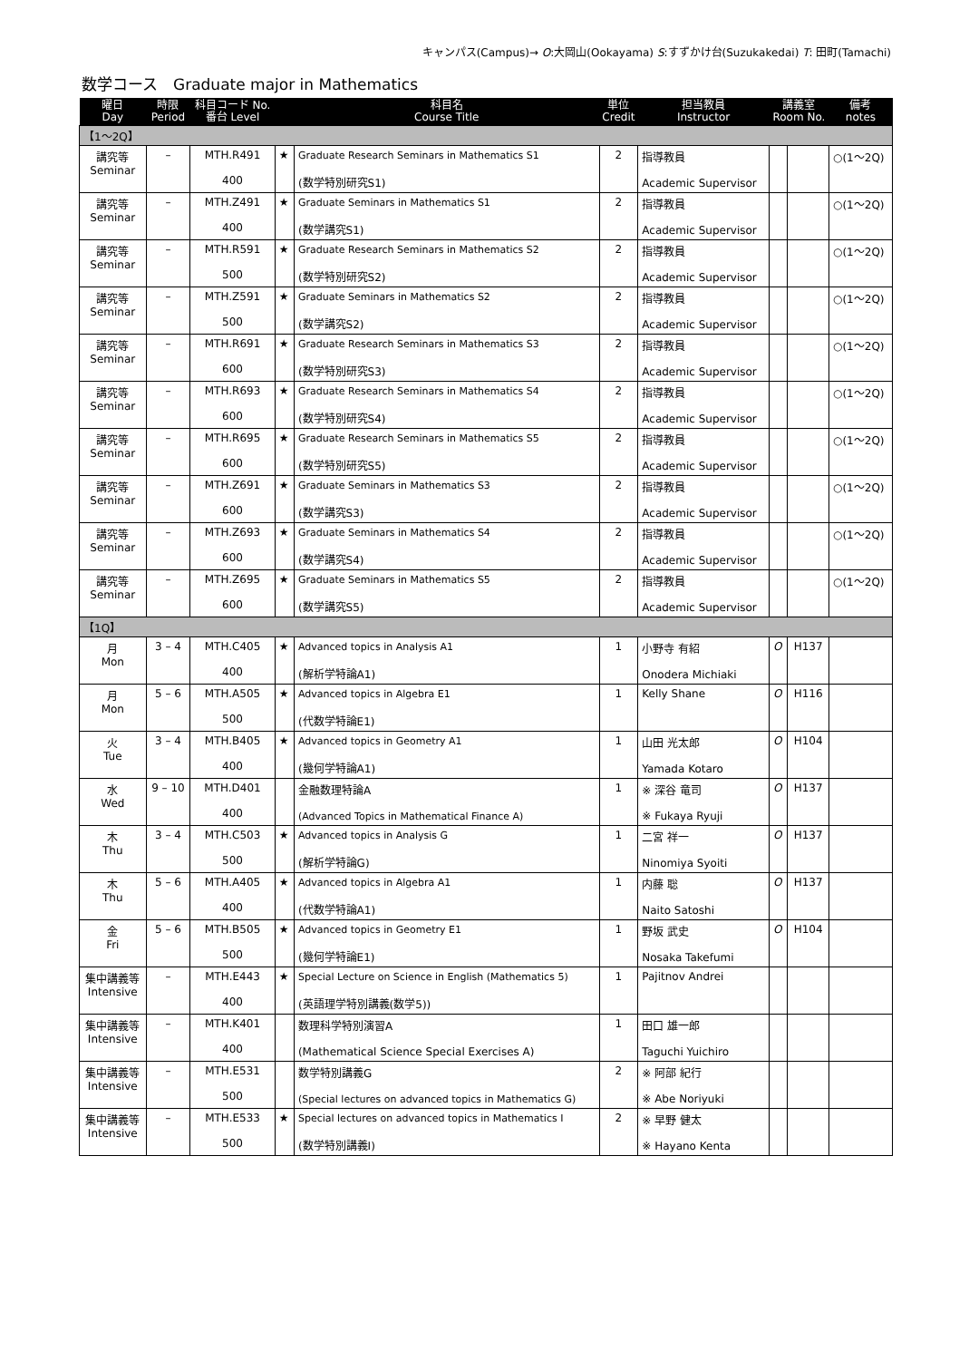キャンパス(Campus)→ O:大岡山(Ookayama) S:すずかけ台(Suzukakedai) T: 田町(Tamachi)
数学コース　Graduate major in Mathematics
| 曜日 Day | 時限 Period | 科目コード No. 番台 Level | | 科目名 Course Title | 単位 Credit | 担当教員 Instructor | 講義室 Room No. | | 備考 notes |
| --- | --- | --- | --- | --- | --- | --- | --- | --- | --- |
| 【1～2Q】 | | | | | | | | | |
| 講究等 Seminar | – | MTH.R491 400 | ★ | Graduate Research Seminars in Mathematics S1 (数学特別研究S1) | 2 | 指導教員 Academic Supervisor | | | ○(1～2Q) |
| 講究等 Seminar | – | MTH.Z491 400 | ★ | Graduate Seminars in Mathematics S1 (数学講究S1) | 2 | 指導教員 Academic Supervisor | | | ○(1～2Q) |
| 講究等 Seminar | – | MTH.R591 500 | ★ | Graduate Research Seminars in Mathematics S2 (数学特別研究S2) | 2 | 指導教員 Academic Supervisor | | | ○(1～2Q) |
| 講究等 Seminar | – | MTH.Z591 500 | ★ | Graduate Seminars in Mathematics S2 (数学講究S2) | 2 | 指導教員 Academic Supervisor | | | ○(1～2Q) |
| 講究等 Seminar | – | MTH.R691 600 | ★ | Graduate Research Seminars in Mathematics S3 (数学特別研究S3) | 2 | 指導教員 Academic Supervisor | | | ○(1～2Q) |
| 講究等 Seminar | – | MTH.R693 600 | ★ | Graduate Research Seminars in Mathematics S4 (数学特別研究S4) | 2 | 指導教員 Academic Supervisor | | | ○(1～2Q) |
| 講究等 Seminar | – | MTH.R695 600 | ★ | Graduate Research Seminars in Mathematics S5 (数学特別研究S5) | 2 | 指導教員 Academic Supervisor | | | ○(1～2Q) |
| 講究等 Seminar | – | MTH.Z691 600 | ★ | Graduate Seminars in Mathematics S3 (数学講究S3) | 2 | 指導教員 Academic Supervisor | | | ○(1～2Q) |
| 講究等 Seminar | – | MTH.Z693 600 | ★ | Graduate Seminars in Mathematics S4 (数学講究S4) | 2 | 指導教員 Academic Supervisor | | | ○(1～2Q) |
| 講究等 Seminar | – | MTH.Z695 600 | ★ | Graduate Seminars in Mathematics S5 (数学講究S5) | 2 | 指導教員 Academic Supervisor | | | ○(1～2Q) |
| 【1Q】 | | | | | | | | | |
| 月 Mon | 3 – 4 | MTH.C405 400 | ★ | Advanced topics in Analysis A1 (解析学特論A1) | 1 | 小野寺 有紹 Onodera Michiaki | O | H137 | |
| 月 Mon | 5 – 6 | MTH.A505 500 | ★ | Advanced topics in Algebra E1 (代数学特論E1) | 1 | Kelly Shane | O | H116 | |
| 火 Tue | 3 – 4 | MTH.B405 400 | ★ | Advanced topics in Geometry A1 (幾何学特論A1) | 1 | 山田 光太郎 Yamada Kotaro | O | H104 | |
| 水 Wed | 9 – 10 | MTH.D401 400 | | 金融数理特論A (Advanced Topics in Mathematical Finance A) | 1 | ※ 深谷 竜司 ※ Fukaya Ryuji | O | H137 | |
| 木 Thu | 3 – 4 | MTH.C503 500 | ★ | Advanced topics in Analysis G (解析学特論G) | 1 | 二宮 祥一 Ninomiya Syoiti | O | H137 | |
| 木 Thu | 5 – 6 | MTH.A405 400 | ★ | Advanced topics in Algebra A1 (代数学特論A1) | 1 | 内藤 聡 Naito Satoshi | O | H137 | |
| 金 Fri | 5 – 6 | MTH.B505 500 | ★ | Advanced topics in Geometry E1 (幾何学特論E1) | 1 | 野坂 武史 Nosaka Takefumi | O | H104 | |
| 集中講義等 Intensive | – | MTH.E443 400 | ★ | Special Lecture on Science in English (Mathematics 5) (英語理学特別講義(数学5)) | 1 | Pajitnov Andrei | | | |
| 集中講義等 Intensive | – | MTH.K401 400 | | 数理科学特別演習A (Mathematical Science Special Exercises A) | 1 | 田口 雄一郎 Taguchi Yuichiro | | | |
| 集中講義等 Intensive | – | MTH.E531 500 | | 数学特別講義G (Special lectures on advanced topics in Mathematics G) | 2 | ※ 阿部 紀行 ※ Abe Noriyuki | | | |
| 集中講義等 Intensive | – | MTH.E533 500 | ★ | Special lectures on advanced topics in Mathematics I (数学特別講義I) | 2 | ※ 早野 健太 ※ Hayano Kenta | | | |